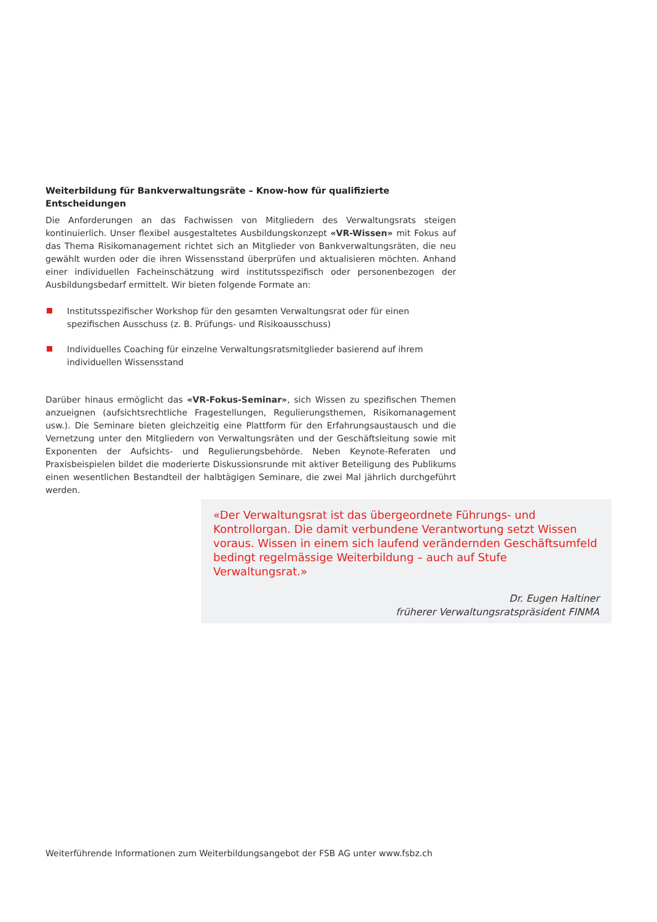Weiterbildung für Bankverwaltungsräte – Know-how für qualifizierte Entscheidungen
Die Anforderungen an das Fachwissen von Mitgliedern des Verwaltungsrats steigen kontinuierlich. Unser flexibel ausgestaltetes Ausbildungskonzept «VR-Wissen» mit Fokus auf das Thema Risiko­management richtet sich an Mitglieder von Bankverwaltungsräten, die neu gewählt wurden oder die ihren Wissensstand überprüfen und aktualisieren möchten. Anhand einer individuellen Facheinschätzung wird institutsspezifisch oder personenbezogen der Ausbildungsbedarf ermittelt. Wir bieten folgende Formate an:
Institutsspezifischer Workshop für den gesamten Verwaltungsrat oder für einen spezifischen Ausschuss (z. B. Prüfungs- und Risikoausschuss)
Individuelles Coaching für einzelne Verwaltungsratsmitglieder basierend auf ihrem individuellen Wissensstand
Darüber hinaus ermöglicht das «VR-Fokus-Seminar», sich Wissen zu spezifischen Themen anzueignen (aufsichtsrechtliche Fragestellungen, Regulierungsthemen, Risikomanagement usw.). Die Seminare bieten gleichzeitig eine Plattform für den Erfahrungsaustausch und die Vernetzung unter den Mitgliedern von Verwaltungsräten und der Geschäftsleitung sowie mit Exponenten der Aufsichts- und Regulierungsbehörde. Neben Keynote-Referaten und Praxisbeispielen bildet die moderierte Diskussionsrunde mit aktiver Beteiligung des Publikums einen wesentlichen Bestandteil der halbtägigen Seminare, die zwei Mal jährlich durchgeführt werden.
«Der Verwaltungsrat ist das übergeordnete Führungs- und Kontrollorgan. Die damit verbundene Verantwortung setzt Wissen voraus. Wissen in einem sich laufend verändernden Geschäftsumfeld bedingt regelmässige Weiterbildung – auch auf Stufe Verwaltungsrat.»
Dr. Eugen Haltiner
früherer Verwaltungsratspräsident FINMA
Weiterführende Informationen zum Weiterbildungsangebot der FSB AG unter www.fsbz.ch